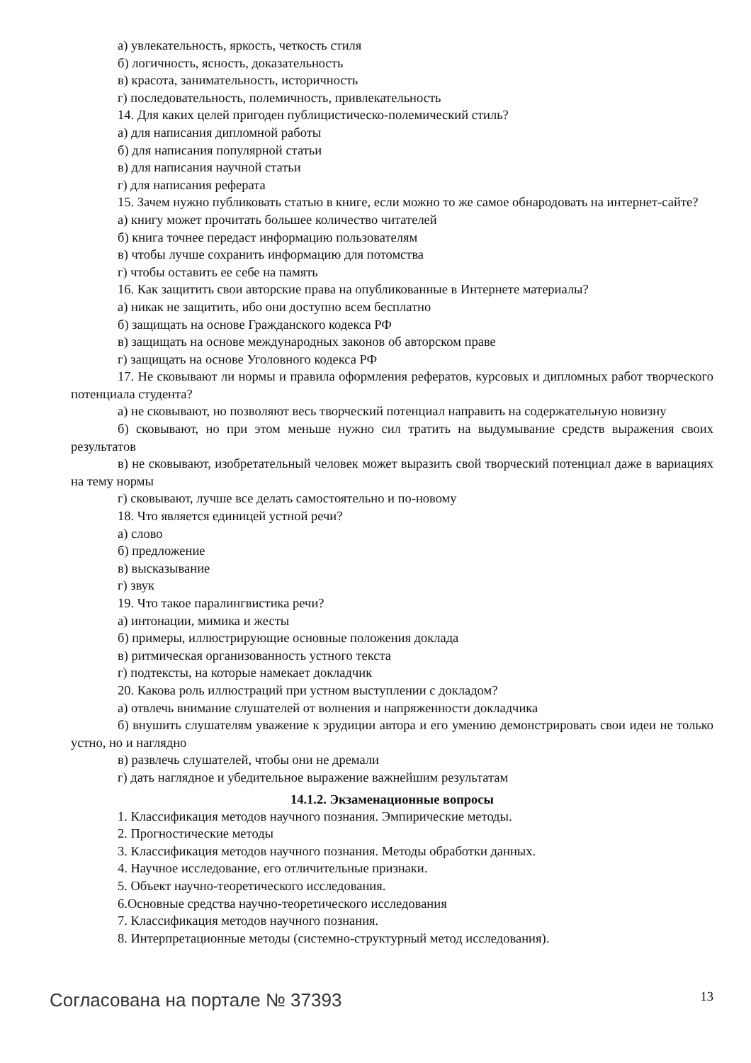а) увлекательность, яркость, четкость стиля
б) логичность, ясность, доказательность
в) красота, занимательность, историчность
г) последовательность, полемичность, привлекательность
14. Для каких целей пригоден публицистическо-полемический стиль?
а) для написания дипломной работы
б) для написания популярной статьи
в) для написания научной статьи
г) для написания реферата
15. Зачем нужно публиковать статью в книге, если можно то же самое обнародовать на интернет-сайте?
а) книгу может прочитать большее количество читателей
б) книга точнее передаст информацию пользователям
в) чтобы лучше сохранить информацию для потомства
г) чтобы оставить ее себе на память
16. Как защитить свои авторские права на опубликованные в Интернете материалы?
а) никак не защитить, ибо они доступно всем бесплатно
б) защищать на основе Гражданского кодекса РФ
в) защищать на основе международных законов об авторском праве
г) защищать на основе Уголовного кодекса РФ
17. Не сковывают ли нормы и правила оформления рефератов, курсовых и дипломных работ творческого потенциала студента?
а) не сковывают, но позволяют весь творческий потенциал направить на содержательную новизну
б) сковывают, но при этом меньше нужно сил тратить на выдумывание средств выражения своих результатов
в) не сковывают, изобретательный человек может выразить свой творческий потенциал даже в вариациях на тему нормы
г) сковывают, лучше все делать самостоятельно и по-новому
18. Что является единицей устной речи?
а) слово
б) предложение
в) высказывание
г) звук
19. Что такое паралингвистика речи?
а) интонации, мимика и жесты
б) примеры, иллюстрирующие основные положения доклада
в) ритмическая организованность устного текста
г) подтексты, на которые намекает докладчик
20. Какова роль иллюстраций при устном выступлении с докладом?
а) отвлечь внимание слушателей от волнения и напряженности докладчика
б) внушить слушателям уважение к эрудиции автора и его умению демонстрировать свои идеи не только устно, но и наглядно
в) развлечь слушателей, чтобы они не дремали
г) дать наглядное и убедительное выражение важнейшим результатам
14.1.2. Экзаменационные вопросы
1. Классификация методов научного познания. Эмпирические методы.
2. Прогностические методы
3. Классификация методов научного познания. Методы обработки данных.
4. Научное исследование, его отличительные признаки.
5. Объект научно-теоретического исследования.
6.Основные средства научно-теоретического исследования
7. Классификация методов научного познания.
8. Интерпретационные методы (системно-структурный метод исследования).
Согласована на портале № 37393 13